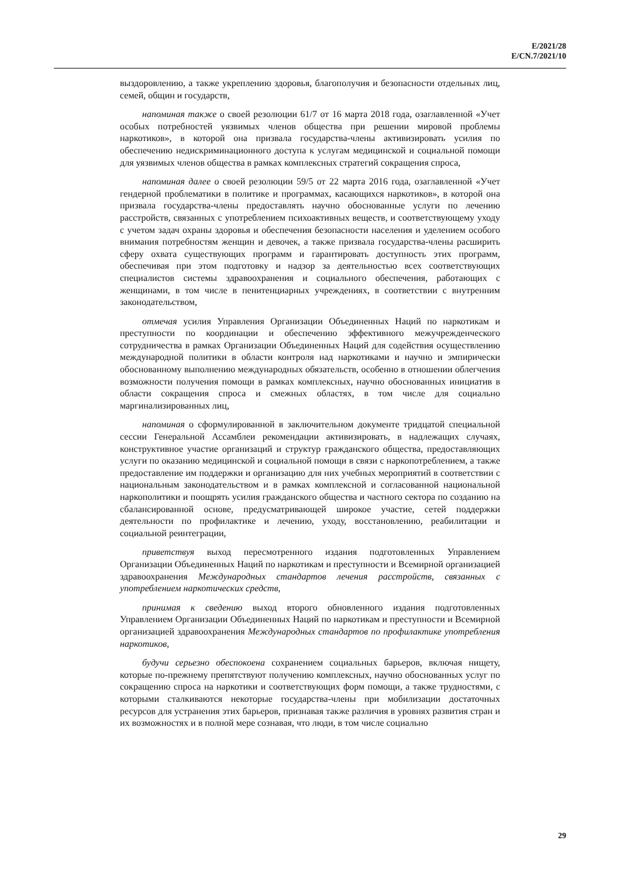E/2021/28
E/CN.7/2021/10
выздоровлению, а также укреплению здоровья, благополучия и безопасности отдельных лиц, семей, общин и государств,
напоминая также о своей резолюции 61/7 от 16 марта 2018 года, озаглавленной «Учет особых потребностей уязвимых членов общества при решении мировой проблемы наркотиков», в которой она призвала государства-члены активизировать усилия по обеспечению недискриминационного доступа к услугам медицинской и социальной помощи для уязвимых членов общества в рамках комплексных стратегий сокращения спроса,
напоминая далее о своей резолюции 59/5 от 22 марта 2016 года, озаглавленной «Учет гендерной проблематики в политике и программах, касающихся наркотиков», в которой она призвала государства-члены предоставлять научно обоснованные услуги по лечению расстройств, связанных с употреблением психоактивных веществ, и соответствующему уходу с учетом задач охраны здоровья и обеспечения безопасности населения и уделением особого внимания потребностям женщин и девочек, а также призвала государства-члены расширить сферу охвата существующих программ и гарантировать доступность этих программ, обеспечивая при этом подготовку и надзор за деятельностью всех соответствующих специалистов системы здравоохранения и социального обеспечения, работающих с женщинами, в том числе в пенитенциарных учреждениях, в соответствии с внутренним законодательством,
отмечая усилия Управления Организации Объединенных Наций по наркотикам и преступности по координации и обеспечению эффективного межучрежденческого сотрудничества в рамках Организации Объединенных Наций для содействия осуществлению международной политики в области контроля над наркотиками и научно и эмпирически обоснованному выполнению международных обязательств, особенно в отношении облегчения возможности получения помощи в рамках комплексных, научно обоснованных инициатив в области сокращения спроса и смежных областях, в том числе для социально маргинализированных лиц,
напоминая о сформулированной в заключительном документе тридцатой специальной сессии Генеральной Ассамблеи рекомендации активизировать, в надлежащих случаях, конструктивное участие организаций и структур гражданского общества, предоставляющих услуги по оказанию медицинской и социальной помощи в связи с наркопотреблением, а также предоставление им поддержки и организацию для них учебных мероприятий в соответствии с национальным законодательством и в рамках комплексной и согласованной национальной наркополитики и поощрять усилия гражданского общества и частного сектора по созданию на сбалансированной основе, предусматривающей широкое участие, сетей поддержки деятельности по профилактике и лечению, уходу, восстановлению, реабилитации и социальной реинтеграции,
приветствуя выход пересмотренного издания подготовленных Управлением Организации Объединенных Наций по наркотикам и преступности и Всемирной организацией здравоохранения Международных стандартов лечения расстройств, связанных с употреблением наркотических средств,
принимая к сведению выход второго обновленного издания подготовленных Управлением Организации Объединенных Наций по наркотикам и преступности и Всемирной организацией здравоохранения Международных стандартов по профилактике употребления наркотиков,
будучи серьезно обеспокоена сохранением социальных барьеров, включая нищету, которые по-прежнему препятствуют получению комплексных, научно обоснованных услуг по сокращению спроса на наркотики и соответствующих форм помощи, а также трудностями, с которыми сталкиваются некоторые государства-члены при мобилизации достаточных ресурсов для устранения этих барьеров, признавая также различия в уровнях развития стран и их возможностях и в полной мере сознавая, что люди, в том числе социально
29